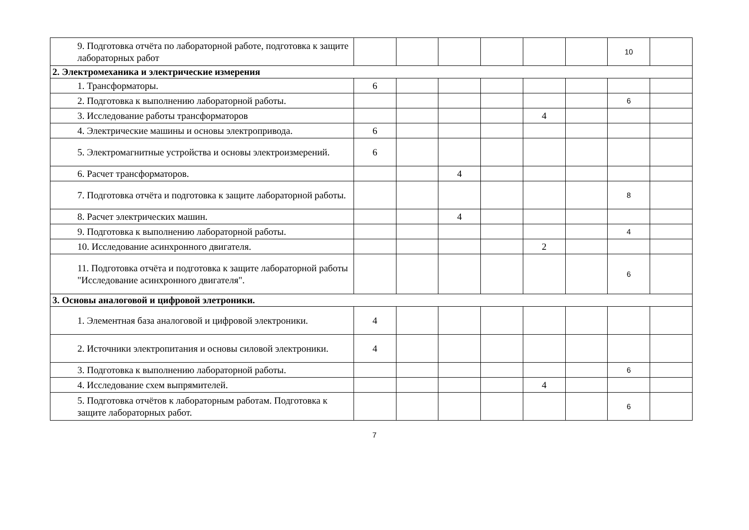| 9. Подготовка отчёта по лабораторной работе, подготовка к защите лабораторных работ | | | | | | | 10 | |
| 2. Электромеханика и электрические измерения | | | | | | | | |
| 1. Трансформаторы. | 6 | | | | | | | |
| 2. Подготовка к выполнению лабораторной работы. | | | | | | | 6 | |
| 3. Исследование работы трансформаторов | | | | | 4 | | | |
| 4. Электрические машины и основы электропривода. | 6 | | | | | | | |
| 5. Электромагнитные устройства и основы электроизмерений. | 6 | | | | | | | |
| 6. Расчет трансформаторов. | | | 4 | | | | | |
| 7. Подготовка отчёта и подготовка к защите лабораторной работы. | | | | | | | 8 | |
| 8. Расчет электрических машин. | | | 4 | | | | | |
| 9. Подготовка к выполнению лабораторной работы. | | | | | | | 4 | |
| 10. Исследование асинхронного двигателя. | | | | | 2 | | | |
| 11. Подготовка отчёта и подготовка к защите лабораторной работы "Исследование асинхронного двигателя". | | | | | | | 6 | |
| 3. Основы аналоговой и цифровой элетроники. | | | | | | | | |
| 1. Элементная база аналоговой и цифровой электроники. | 4 | | | | | | | |
| 2. Источники электропитания и основы силовой электроники. | 4 | | | | | | | |
| 3. Подготовка к выполнению лабораторной работы. | | | | | | | 6 | |
| 4. Исследование схем выпрямителей. | | | | | 4 | | | |
| 5. Подготовка отчётов к лабораторным работам. Подготовка к защите лабораторных работ. | | | | | | | 6 | |
7